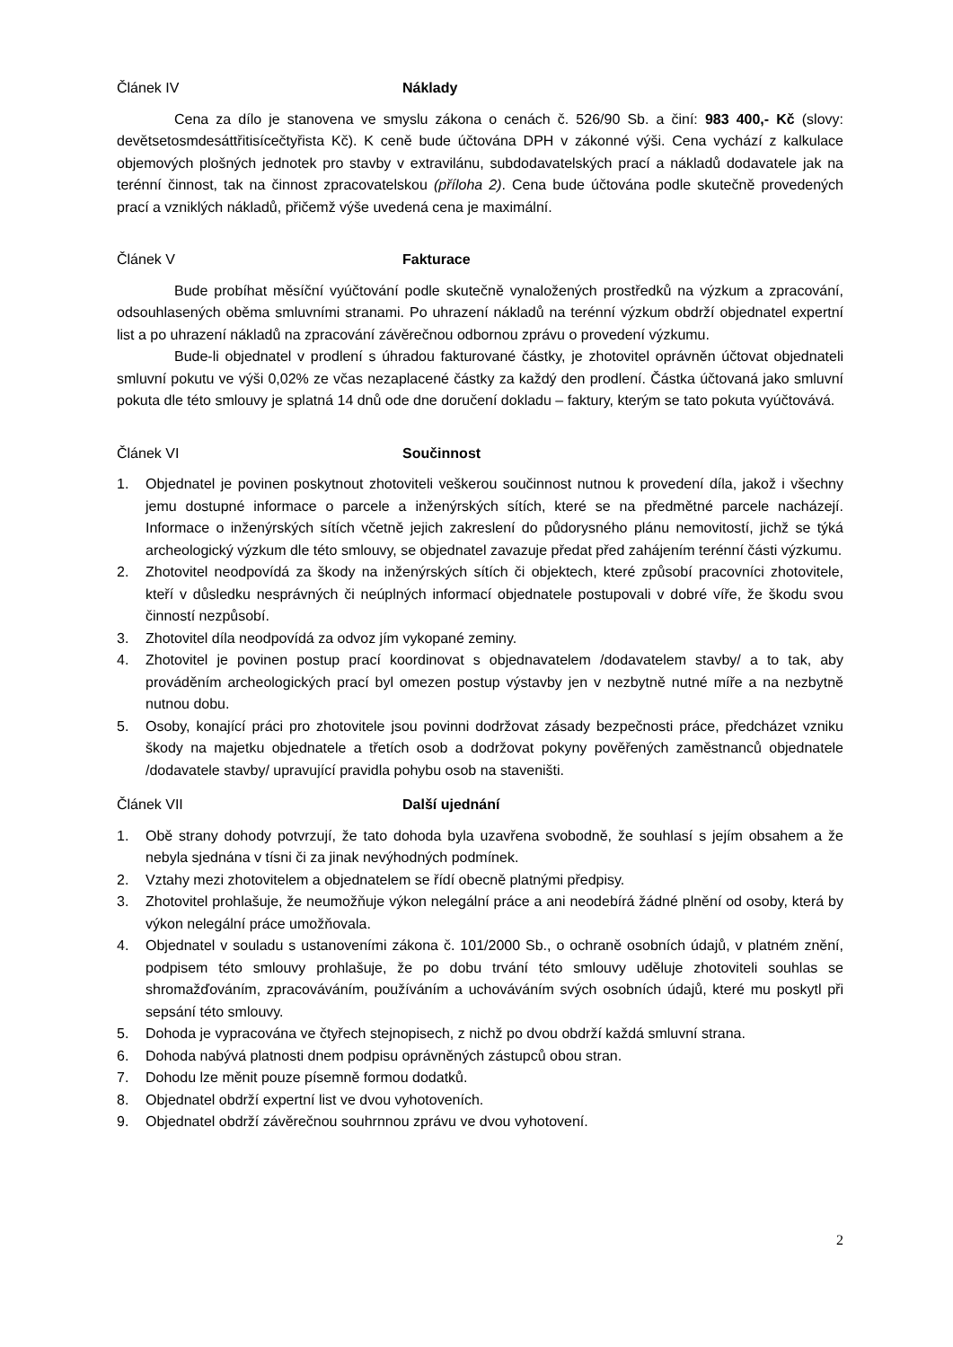Článek IV Náklady
Cena za dílo je stanovena ve smyslu zákona o cenách č. 526/90 Sb. a činí: 983 400,- Kč (slovy: devětsetosmdesáttřitisícečtyřista Kč). K ceně bude účtována DPH v zákonné výši. Cena vychází z kalkulace objemových plošných jednotek pro stavby v extravilánu, subdodavatelských prací a nákladů dodavatele jak na terénní činnost, tak na činnost zpracovatelskou (příloha 2). Cena bude účtována podle skutečně provedených prací a vzniklých nákladů, přičemž výše uvedená cena je maximální.
Článek V Fakturace
Bude probíhat měsíční vyúčtování podle skutečně vynaložených prostředků na výzkum a zpracování, odsouhlasených oběma smluvními stranami. Po uhrazení nákladů na terénní výzkum obdrží objednatel expertní list a po uhrazení nákladů na zpracování závěrečnou odbornou zprávu o provedení výzkumu.
Bude-li objednatel v prodlení s úhradou fakturované částky, je zhotovitel oprávněn účtovat objednateli smluvní pokutu ve výši 0,02% ze včas nezaplacené částky za každý den prodlení. Částka účtovaná jako smluvní pokuta dle této smlouvy je splatná 14 dnů ode dne doručení dokladu – faktury, kterým se tato pokuta vyúčtovává.
Článek VI Součinnost
1. Objednatel je povinen poskytnout zhotoviteli veškerou součinnost nutnou k provedení díla, jakož i všechny jemu dostupné informace o parcele a inženýrských sítích, které se na předmětné parcele nacházejí. Informace o inženýrských sítích včetně jejich zakreslení do půdorysného plánu nemovitostí, jichž se týká archeologický výzkum dle této smlouvy, se objednatel zavazuje předat před zahájením terénní části výzkumu.
2. Zhotovitel neodpovídá za škody na inženýrských sítích či objektech, které způsobí pracovníci zhotovitele, kteří v důsledku nesprávných či neúplných informací objednatele postupovali v dobré víře, že škodu svou činností nezpůsobí.
3. Zhotovitel díla neodpovídá za odvoz jím vykopané zeminy.
4. Zhotovitel je povinen postup prací koordinovat s objednavatelem /dodavatelem stavby/ a to tak, aby prováděním archeologických prací byl omezen postup výstavby jen v nezbytně nutné míře a na nezbytně nutnou dobu.
5. Osoby, konající práci pro zhotovitele jsou povinni dodržovat zásady bezpečnosti práce, předcházet vzniku škody na majetku objednatele a třetích osob a dodržovat pokyny pověřených zaměstnanců objednatele /dodavatele stavby/ upravující pravidla pohybu osob na staveništi.
Článek VII Další ujednání
1. Obě strany dohody potvrzují, že tato dohoda byla uzavřena svobodně, že souhlasí s jejím obsahem a že nebyla sjednána v tísni či za jinak nevýhodných podmínek.
2. Vztahy mezi zhotovitelem a objednatelem se řídí obecně platnými předpisy.
3. Zhotovitel prohlašuje, že neumožňuje výkon nelegální práce a ani neodebírá žádné plnění od osoby, která by výkon nelegální práce umožňovala.
4. Objednatel v souladu s ustanoveními zákona č. 101/2000 Sb., o ochraně osobních údajů, v platném znění, podpisem této smlouvy prohlašuje, že po dobu trvání této smlouvy uděluje zhotoviteli souhlas se shromažďováním, zpracováváním, používáním a uchováváním svých osobních údajů, které mu poskytl při sepsání této smlouvy.
5. Dohoda je vypracována ve čtyřech stejnopisech, z nichž po dvou obdrží každá smluvní strana.
6. Dohoda nabývá platnosti dnem podpisu oprávněných zástupců obou stran.
7. Dohodu lze měnit pouze písemně formou dodatků.
8. Objednatel obdrží expertní list ve dvou vyhotoveních.
9. Objednatel obdrží závěrečnou souhrnnou zprávu ve dvou vyhotovení.
2